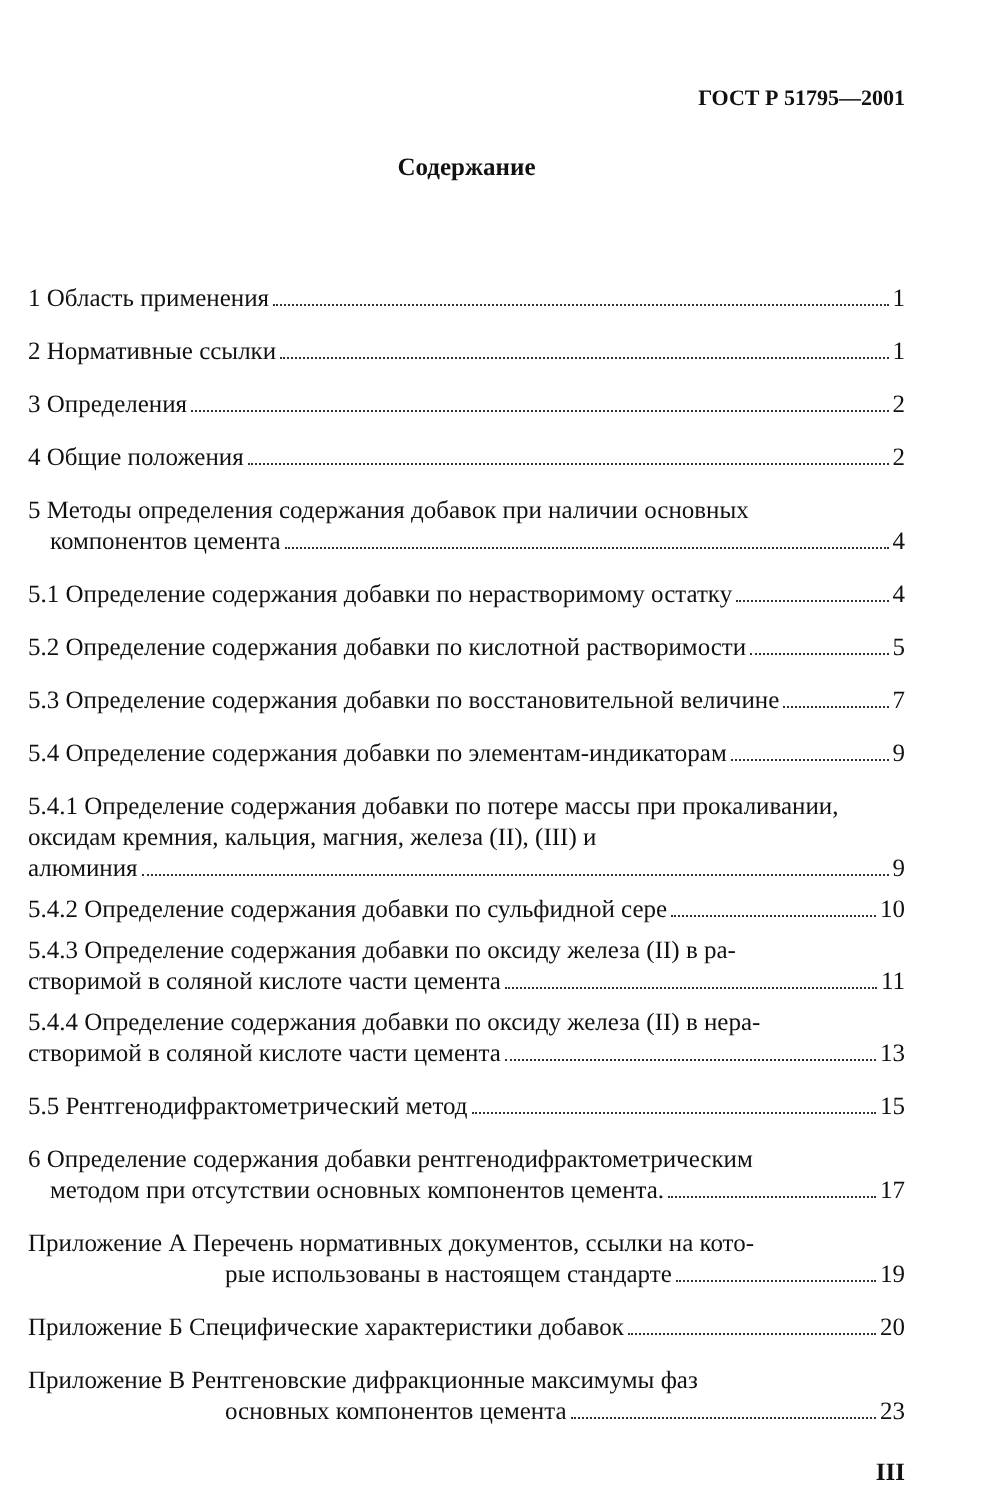ГОСТ Р 51795—2001
Содержание
1 Область применения 1
2 Нормативные ссылки 1
3 Определения 2
4 Общие положения 2
5 Методы определения содержания добавок при наличии основных
компонентов цемента 4
5.1 Определение содержания добавки по нерастворимому остатку 4
5.2 Определение содержания добавки по кислотной растворимости 5
5.3 Определение содержания добавки по восстановительной величине 7
5.4 Определение содержания добавки по элементам-индикаторам 9
5.4.1 Определение содержания добавки по потере массы при прокаливании, оксидам кремния, кальция, магния, железа (II), (III) и
алюминия 9
5.4.2 Определение содержания добавки по сульфидной сере 10
5.4.3 Определение содержания добавки по оксиду железа (II) в ра-
створимой в соляной кислоте части цемента 11
5.4.4 Определение содержания добавки по оксиду железа (II) в нера-
створимой в соляной кислоте части цемента 13
5.5 Рентгенодифрактометрический метод 15
6 Определение содержания добавки рентгенодифрактометрическим
методом при отсутствии основных компонентов цемента. 17
Приложение А Перечень нормативных документов, ссылки на кото-
рые использованы в настоящем стандарте 19
Приложение Б Специфические характеристики добавок 20
Приложение В Рентгеновские дифракционные максимумы фаз
основных компонентов цемента 23
III